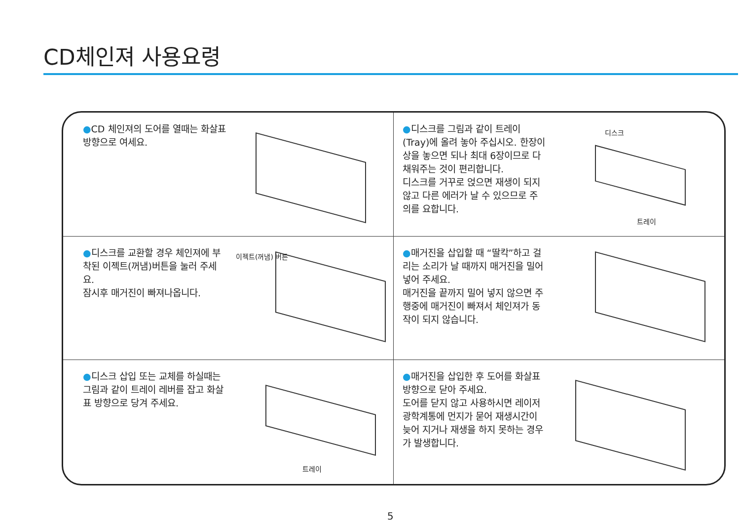CD체인져 사용요령
●CD 체인져의 도어를 열때는 화살표 방향으로 여세요.
●디스크를 그림과 같이 트레이(Tray)에 올려 놓아 주십시오. 한장이상을 놓으면 되나 최대 6장이므로 다 채워주는 것이 편리합니다.
디스크를 거꾸로 얹으면 재생이 되지 않고 다른 에러가 날 수 있으므로 주의를 요합니다.
디스크
트레이
●디스크를 교환할 경우 체인져에 부착된 이젝트(꺼냄)버튼을 눌러 주세요.
잠시후 매거진이 빠져나옵니다.
이젝트(꺼냄) 버튼
●매거진을 삽입할 때 “딸칵”하고 걸리는 소리가 날 때까지 매거진을 밀어 넣어 주세요.
매거진을 끝까지 밀어 넣지 않으면 주행중에 매거진이 빠져서 체인져가 동작이 되지 않습니다.
●디스크 삽입 또는 교체를 하실때는 그림과 같이 트레이 레버를 잡고 화살표 방향으로 당겨 주세요.
트레이
●매거진을 삽입한 후 도어를 화살표 방향으로 닫아 주세요.
도어를 닫지 않고 사용하시면 레이저 광학계통에 먼지가 묻어 재생시간이 늦어 지거나 재생을 하지 못하는 경우가 발생합니다.
5